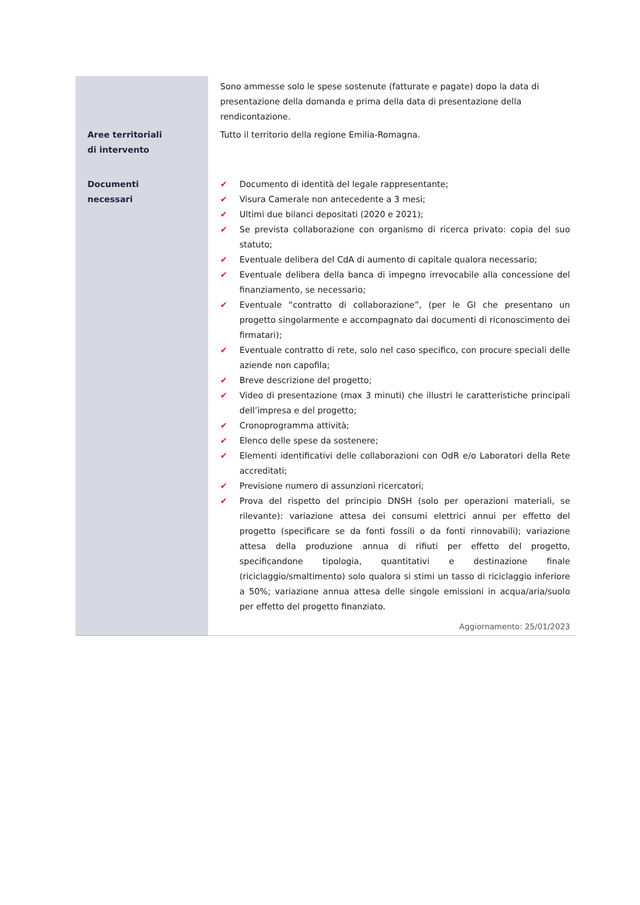| | Sono ammesse solo le spese sostenute (fatturate e pagate) dopo la data di presentazione della domanda e prima della data di presentazione della rendicontazione. |
| Aree territoriali di intervento | Tutto il territorio della regione Emilia-Romagna. |
| Documenti necessari | ✔ Documento di identità del legale rappresentante; ✔ Visura Camerale non antecedente a 3 mesi; ✔ Ultimi due bilanci depositati (2020 e 2021); ✔ Se prevista collaborazione con organismo di ricerca privato: copia del suo statuto; ✔ Eventuale delibera del CdA di aumento di capitale qualora necessario; ✔ Eventuale delibera della banca di impegno irrevocabile alla concessione del finanziamento, se necessario; ✔ Eventuale “contratto di collaborazione”, (per le GI che presentano un progetto singolarmente e accompagnato dai documenti di riconoscimento dei firmatari); ✔ Eventuale contratto di rete, solo nel caso specifico, con procure speciali delle aziende non capofila; ✔ Breve descrizione del progetto; ✔ Video di presentazione (max 3 minuti) che illustri le caratteristiche principali dell’impresa e del progetto; ✔ Cronoprogramma attività; ✔ Elenco delle spese da sostenere; ✔ Elementi identificativi delle collaborazioni con OdR e/o Laboratori della Rete accreditati; ✔ Previsione numero di assunzioni ricercatori; ✔ Prova del rispetto del principio DNSH (solo per operazioni materiali, se rilevante): variazione attesa dei consumi elettrici annui per effetto del progetto (specificare se da fonti fossili o da fonti rinnovabili); variazione attesa della produzione annua di rifiuti per effetto del progetto, specificandone tipologia, quantitativi e destinazione finale (riciclaggio/smaltimento) solo qualora si stimi un tasso di riciclaggio inferiore a 50%; variazione annua attesa delle singole emissioni in acqua/aria/suolo per effetto del progetto finanziato. Aggiornamento: 25/01/2023 |